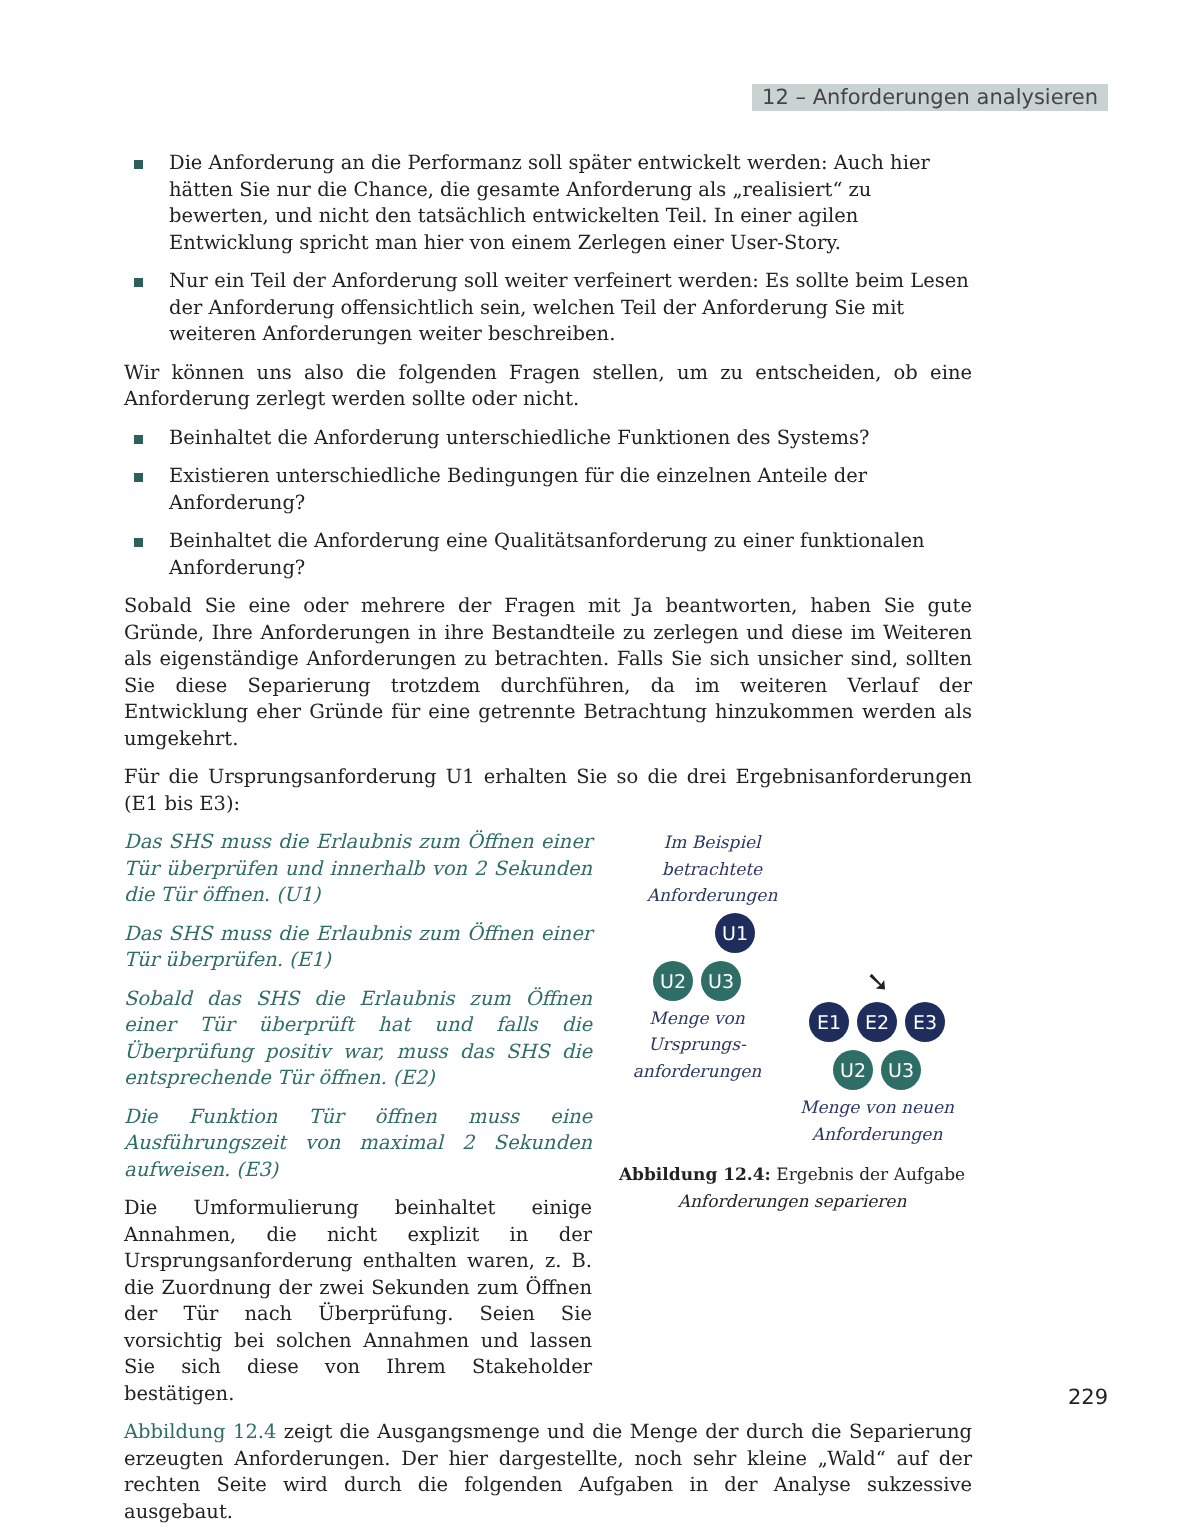12 – Anforderungen analysieren
Die Anforderung an die Performanz soll später entwickelt werden: Auch hier hätten Sie nur die Chance, die gesamte Anforderung als „realisiert“ zu bewerten, und nicht den tatsächlich entwickelten Teil. In einer agilen Entwicklung spricht man hier von einem Zerlegen einer User-Story.
Nur ein Teil der Anforderung soll weiter verfeinert werden: Es sollte beim Lesen der Anforderung offensichtlich sein, welchen Teil der Anforderung Sie mit weiteren Anforderungen weiter beschreiben.
Wir können uns also die folgenden Fragen stellen, um zu entscheiden, ob eine Anforderung zerlegt werden sollte oder nicht.
Beinhaltet die Anforderung unterschiedliche Funktionen des Systems?
Existieren unterschiedliche Bedingungen für die einzelnen Anteile der Anforderung?
Beinhaltet die Anforderung eine Qualitätsanforderung zu einer funktionalen Anforderung?
Sobald Sie eine oder mehrere der Fragen mit Ja beantworten, haben Sie gute Gründe, Ihre Anforderungen in ihre Bestandteile zu zerlegen und diese im Weiteren als eigenständige Anforderungen zu betrachten. Falls Sie sich unsicher sind, sollten Sie diese Separierung trotzdem durchführen, da im weiteren Verlauf der Entwicklung eher Gründe für eine getrennte Betrachtung hinzukommen werden als umgekehrt.
Für die Ursprungsanforderung U1 erhalten Sie so die drei Ergebnisanforderungen (E1 bis E3):
Das SHS muss die Erlaubnis zum Öffnen einer Tür überprüfen und innerhalb von 2 Sekunden die Tür öffnen. (U1)
Das SHS muss die Erlaubnis zum Öffnen einer Tür überprüfen. (E1)
Sobald das SHS die Erlaubnis zum Öffnen einer Tür überprüft hat und falls die Überprüfung positiv war, muss das SHS die entsprechende Tür öffnen. (E2)
Die Funktion Tür öffnen muss eine Ausführungszeit von maximal 2 Sekunden aufweisen. (E3)
Die Umformulierung beinhaltet einige Annahmen, die nicht explizit in der Ursprungsanforderung enthalten waren, z. B. die Zuordnung der zwei Sekunden zum Öffnen der Tür nach Überprüfung. Seien Sie vorsichtig bei solchen Annahmen und lassen Sie sich diese von Ihrem Stakeholder bestätigen.
Im Beispiel
betrachtete Anforderungen
U1
U2 U3
Menge von Ursprungs-
anforderungen
➘
E1 E2 E3
U2 U3
Menge von neuen
Anforderungen
Abbildung 12.4: Ergebnis der Aufgabe
Anforderungen separieren
Abbildung 12.4 zeigt die Ausgangsmenge und die Menge der durch die Separierung erzeugten Anforderungen. Der hier dargestellte, noch sehr kleine „Wald“ auf der rechten Seite wird durch die folgenden Aufgaben in der Analyse sukzessive ausgebaut.
229